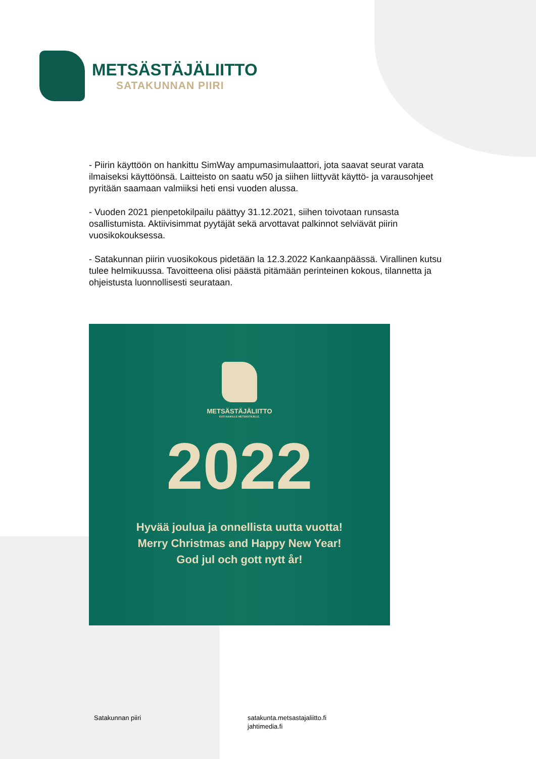METSÄSTÄJÄLIITTO
SATAKUNNAN PIIRI
- Piirin käyttöön on hankittu SimWay ampumasimulaattori, jota saavat seurat varata ilmaiseksi käyttöönsä. Laitteisto on saatu w50 ja siihen liittyvät käyttö- ja varausohjeet pyritään saamaan valmiiksi heti ensi vuoden alussa.
- Vuoden 2021 pienpetokilpailu päättyy 31.12.2021, siihen toivotaan runsasta osallistumista. Aktiivisimmat pyytäjät sekä arvottavat palkinnot selviävät piirin vuosikokouksessa.
- Satakunnan piirin vuosikokous pidetään la 12.3.2022 Kankaanpäässä. Virallinen kutsu tulee helmikuussa. Tavoitteena olisi päästä pitämään perinteinen kokous, tilannetta ja ohjeistusta luonnollisesti seurataan.
METSÄSTÄJÄLIITTO
KOTI KAIKILLE METSÄSTÄJILLE.
2022
Hyvää joulua ja onnellista uutta vuotta!
Merry Christmas and Happy New Year!
God jul och gott nytt år!
Satakunnan piiri
satakunta.metsastajaliitto.fi
jahtimedia.fi